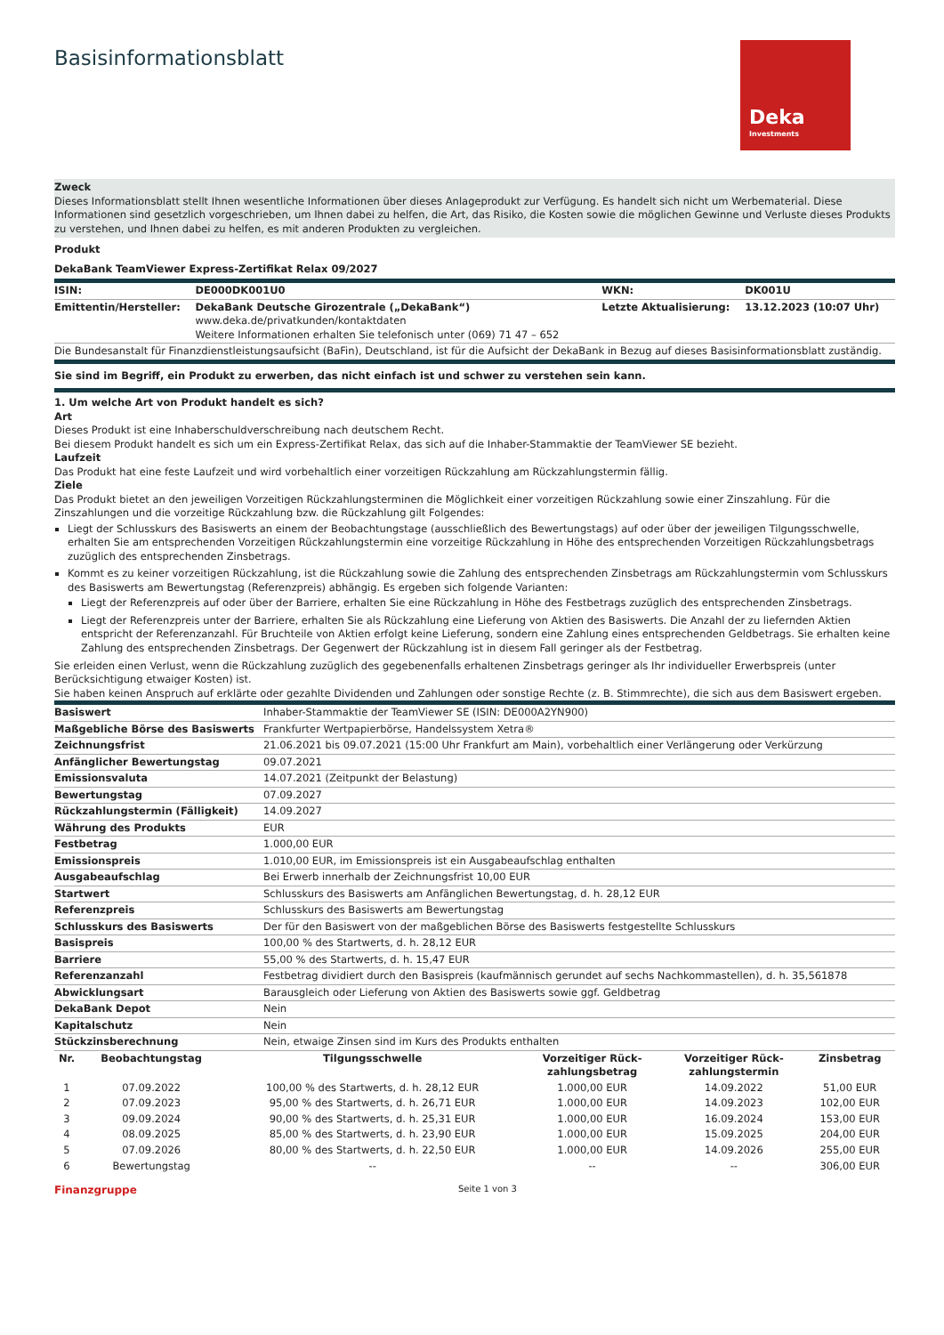Basisinformationsblatt
Deka
Investments
Zweck
Dieses Informationsblatt stellt Ihnen wesentliche Informationen über dieses Anlageprodukt zur Verfügung. Es handelt sich nicht um Werbematerial. Diese Informationen sind gesetzlich vorgeschrieben, um Ihnen dabei zu helfen, die Art, das Risiko, die Kosten sowie die möglichen Gewinne und Verluste dieses Produkts zu verstehen, und Ihnen dabei zu helfen, es mit anderen Produkten zu vergleichen.
Produkt
DekaBank TeamViewer Express-Zertifikat Relax 09/2027
| ISIN: | DE000DK001U0 | WKN: | DK001U |
| Emittentin/Hersteller: | DekaBank Deutsche Girozentrale („DekaBank“) www.deka.de/privatkunden/kontaktdaten Weitere Informationen erhalten Sie telefonisch unter (069) 71 47 – 652 | Letzte Aktualisierung: | 13.12.2023 (10:07 Uhr) |
| Die Bundesanstalt für Finanzdienstleistungsaufsicht (BaFin), Deutschland, ist für die Aufsicht der DekaBank in Bezug auf dieses Basisinformationsblatt zuständig. | | | |
Sie sind im Begriff, ein Produkt zu erwerben, das nicht einfach ist und schwer zu verstehen sein kann.
1. Um welche Art von Produkt handelt es sich?
Art
Dieses Produkt ist eine Inhaberschuldverschreibung nach deutschem Recht.
Bei diesem Produkt handelt es sich um ein Express-Zertifikat Relax, das sich auf die Inhaber-Stammaktie der TeamViewer SE bezieht.
Laufzeit
Das Produkt hat eine feste Laufzeit und wird vorbehaltlich einer vorzeitigen Rückzahlung am Rückzahlungstermin fällig.
Ziele
Das Produkt bietet an den jeweiligen Vorzeitigen Rückzahlungsterminen die Möglichkeit einer vorzeitigen Rückzahlung sowie einer Zinszahlung. Für die Zinszahlungen und die vorzeitige Rückzahlung bzw. die Rückzahlung gilt Folgendes:
Liegt der Schlusskurs des Basiswerts an einem der Beobachtungstage (ausschließlich des Bewertungstags) auf oder über der jeweiligen Tilgungsschwelle, erhalten Sie am entsprechenden Vorzeitigen Rückzahlungstermin eine vorzeitige Rückzahlung in Höhe des entsprechenden Vorzeitigen Rückzahlungsbetrags zuzüglich des entsprechenden Zinsbetrags.
Kommt es zu keiner vorzeitigen Rückzahlung, ist die Rückzahlung sowie die Zahlung des entsprechenden Zinsbetrags am Rückzahlungstermin vom Schlusskurs des Basiswerts am Bewertungstag (Referenzpreis) abhängig. Es ergeben sich folgende Varianten:
Liegt der Referenzpreis auf oder über der Barriere, erhalten Sie eine Rückzahlung in Höhe des Festbetrags zuzüglich des entsprechenden Zinsbetrags.
Liegt der Referenzpreis unter der Barriere, erhalten Sie als Rückzahlung eine Lieferung von Aktien des Basiswerts. Die Anzahl der zu liefernden Aktien entspricht der Referenzanzahl. Für Bruchteile von Aktien erfolgt keine Lieferung, sondern eine Zahlung eines entsprechenden Geldbetrags. Sie erhalten keine Zahlung des entsprechenden Zinsbetrags. Der Gegenwert der Rückzahlung ist in diesem Fall geringer als der Festbetrag.
Sie erleiden einen Verlust, wenn die Rückzahlung zuzüglich des gegebenenfalls erhaltenen Zinsbetrags geringer als Ihr individueller Erwerbspreis (unter Berücksichtigung etwaiger Kosten) ist.
Sie haben keinen Anspruch auf erklärte oder gezahlte Dividenden und Zahlungen oder sonstige Rechte (z. B. Stimmrechte), die sich aus dem Basiswert ergeben.
| Basiswert | Inhaber-Stammaktie der TeamViewer SE (ISIN: DE000A2YN900) |
| Maßgebliche Börse des Basiswerts | Frankfurter Wertpapierbörse, Handelssystem Xetra® |
| Zeichnungsfrist | 21.06.2021 bis 09.07.2021 (15:00 Uhr Frankfurt am Main), vorbehaltlich einer Verlängerung oder Verkürzung |
| Anfänglicher Bewertungstag | 09.07.2021 |
| Emissionsvaluta | 14.07.2021 (Zeitpunkt der Belastung) |
| Bewertungstag | 07.09.2027 |
| Rückzahlungstermin (Fälligkeit) | 14.09.2027 |
| Währung des Produkts | EUR |
| Festbetrag | 1.000,00 EUR |
| Emissionspreis | 1.010,00 EUR, im Emissionspreis ist ein Ausgabeaufschlag enthalten |
| Ausgabeaufschlag | Bei Erwerb innerhalb der Zeichnungsfrist 10,00 EUR |
| Startwert | Schlusskurs des Basiswerts am Anfänglichen Bewertungstag, d. h. 28,12 EUR |
| Referenzpreis | Schlusskurs des Basiswerts am Bewertungstag |
| Schlusskurs des Basiswerts | Der für den Basiswert von der maßgeblichen Börse des Basiswerts festgestellte Schlusskurs |
| Basispreis | 100,00 % des Startwerts, d. h. 28,12 EUR |
| Barriere | 55,00 % des Startwerts, d. h. 15,47 EUR |
| Referenzanzahl | Festbetrag dividiert durch den Basispreis (kaufmännisch gerundet auf sechs Nachkommastellen), d. h. 35,561878 |
| Abwicklungsart | Barausgleich oder Lieferung von Aktien des Basiswerts sowie ggf. Geldbetrag |
| DekaBank Depot | Nein |
| Kapitalschutz | Nein |
| Stückzinsberechnung | Nein, etwaige Zinsen sind im Kurs des Produkts enthalten |
| Nr. | Beobachtungstag | Tilgungsschwelle | Vorzeitiger Rück- zahlungsbetrag | Vorzeitiger Rück- zahlungstermin | Zinsbetrag |
| --- | --- | --- | --- | --- | --- |
| 1 | 07.09.2022 | 100,00 % des Startwerts, d. h. 28,12 EUR | 1.000,00 EUR | 14.09.2022 | 51,00 EUR |
| 2 | 07.09.2023 | 95,00 % des Startwerts, d. h. 26,71 EUR | 1.000,00 EUR | 14.09.2023 | 102,00 EUR |
| 3 | 09.09.2024 | 90,00 % des Startwerts, d. h. 25,31 EUR | 1.000,00 EUR | 16.09.2024 | 153,00 EUR |
| 4 | 08.09.2025 | 85,00 % des Startwerts, d. h. 23,90 EUR | 1.000,00 EUR | 15.09.2025 | 204,00 EUR |
| 5 | 07.09.2026 | 80,00 % des Startwerts, d. h. 22,50 EUR | 1.000,00 EUR | 14.09.2026 | 255,00 EUR |
| 6 | Bewertungstag | -- | -- | -- | 306,00 EUR |
Finanzgruppe Seite 1 von 3